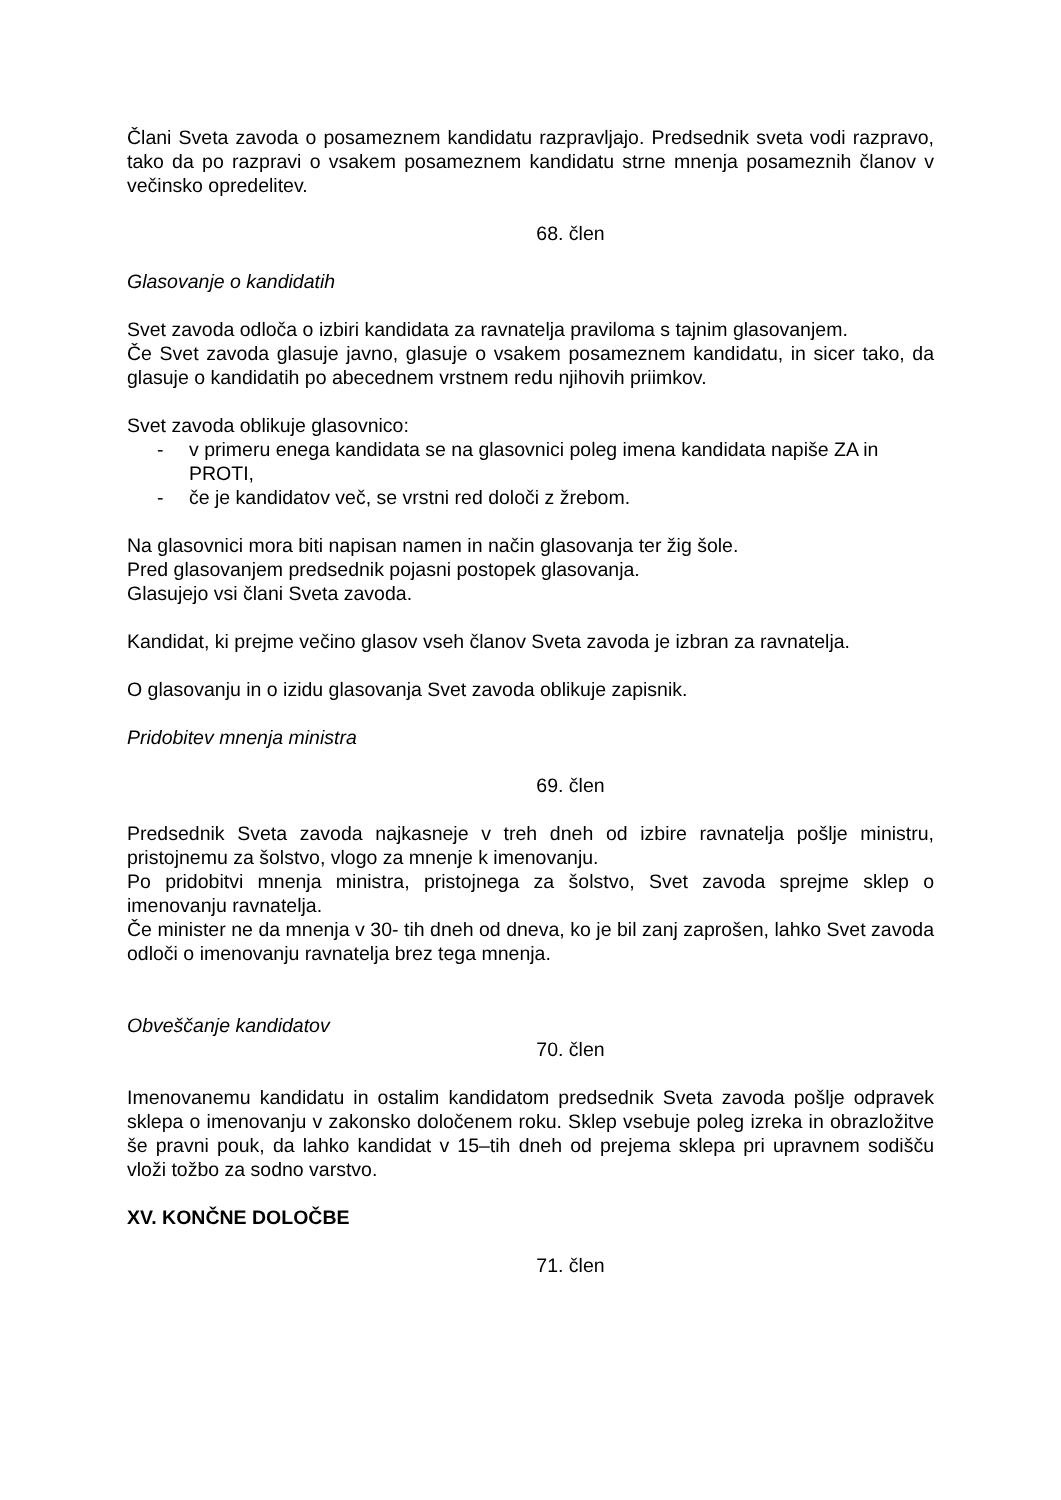Člani Sveta zavoda o posameznem kandidatu razpravljajo. Predsednik sveta vodi razpravo, tako da po razpravi o vsakem posameznem kandidatu strne mnenja posameznih članov v večinsko opredelitev.
68. člen
Glasovanje o kandidatih
Svet zavoda odloča o izbiri kandidata za ravnatelja praviloma s tajnim glasovanjem.
Če Svet zavoda glasuje javno, glasuje o vsakem posameznem kandidatu, in sicer tako, da glasuje o kandidatih po abecednem vrstnem redu njihovih priimkov.
Svet zavoda oblikuje glasovnico:
- v primeru enega kandidata se na glasovnici poleg imena kandidata napiše ZA in PROTI,
- če je kandidatov več, se vrstni red določi z žrebom.
Na glasovnici mora biti napisan namen in način glasovanja ter žig šole.
Pred glasovanjem predsednik pojasni postopek glasovanja.
Glasujejo vsi člani Sveta zavoda.
Kandidat, ki prejme večino glasov vseh članov Sveta zavoda je izbran za ravnatelja.
O glasovanju in o izidu glasovanja Svet zavoda oblikuje zapisnik.
Pridobitev mnenja ministra
69. člen
Predsednik Sveta zavoda najkasneje v treh dneh od izbire ravnatelja pošlje ministru, pristojnemu za šolstvo, vlogo za mnenje k imenovanju.
Po pridobitvi mnenja ministra, pristojnega za šolstvo, Svet zavoda sprejme sklep o imenovanju ravnatelja.
Če minister ne da mnenja v 30- tih dneh od dneva, ko je bil zanj zaprošen, lahko Svet zavoda odloči o imenovanju ravnatelja brez tega mnenja.
Obveščanje kandidatov
70. člen
Imenovanemu kandidatu in ostalim kandidatom predsednik Sveta zavoda pošlje odpravek sklepa o imenovanju v zakonsko določenem roku. Sklep vsebuje poleg izreka in obrazložitve še pravni pouk, da lahko kandidat v 15–tih dneh od prejema sklepa pri upravnem sodišču vloži tožbo za sodno varstvo.
XV. KONČNE DOLOČBE
71. člen